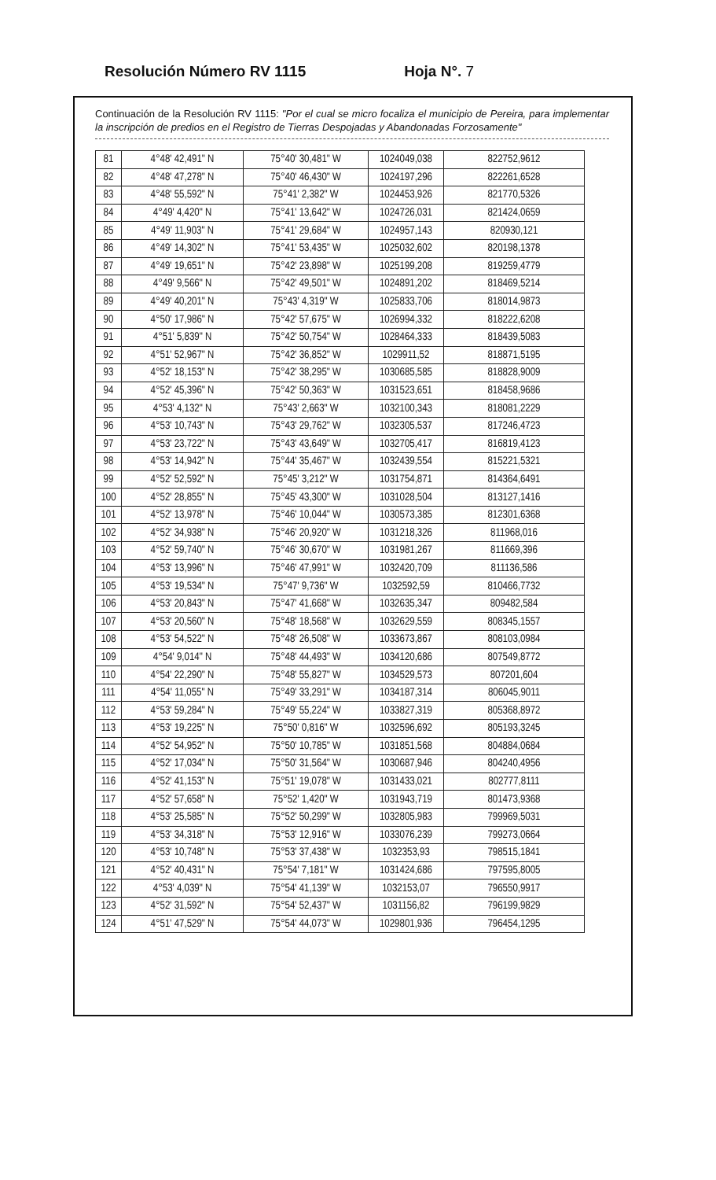Resolución Número RV 1115 Hoja N°. 7
Continuación de la Resolución RV 1115: "Por el cual se micro focaliza el municipio de Pereira, para implementar la inscripción de predios en el Registro de Tierras Despojadas y Abandonadas Forzosamente"
| 81 | 4°48' 42,491" N | 75°40' 30,481" W | 1024049,038 | 822752,9612 |
| 82 | 4°48' 47,278" N | 75°40' 46,430" W | 1024197,296 | 822261,6528 |
| 83 | 4°48' 55,592" N | 75°41' 2,382" W | 1024453,926 | 821770,5326 |
| 84 | 4°49' 4,420" N | 75°41' 13,642" W | 1024726,031 | 821424,0659 |
| 85 | 4°49' 11,903" N | 75°41' 29,684" W | 1024957,143 | 820930,121 |
| 86 | 4°49' 14,302" N | 75°41' 53,435" W | 1025032,602 | 820198,1378 |
| 87 | 4°49' 19,651" N | 75°42' 23,898" W | 1025199,208 | 819259,4779 |
| 88 | 4°49' 9,566" N | 75°42' 49,501" W | 1024891,202 | 818469,5214 |
| 89 | 4°49' 40,201" N | 75°43' 4,319" W | 1025833,706 | 818014,9873 |
| 90 | 4°50' 17,986" N | 75°42' 57,675" W | 1026994,332 | 818222,6208 |
| 91 | 4°51' 5,839" N | 75°42' 50,754" W | 1028464,333 | 818439,5083 |
| 92 | 4°51' 52,967" N | 75°42' 36,852" W | 1029911,52 | 818871,5195 |
| 93 | 4°52' 18,153" N | 75°42' 38,295" W | 1030685,585 | 818828,9009 |
| 94 | 4°52' 45,396" N | 75°42' 50,363" W | 1031523,651 | 818458,9686 |
| 95 | 4°53' 4,132" N | 75°43' 2,663" W | 1032100,343 | 818081,2229 |
| 96 | 4°53' 10,743" N | 75°43' 29,762" W | 1032305,537 | 817246,4723 |
| 97 | 4°53' 23,722" N | 75°43' 43,649" W | 1032705,417 | 816819,4123 |
| 98 | 4°53' 14,942" N | 75°44' 35,467" W | 1032439,554 | 815221,5321 |
| 99 | 4°52' 52,592" N | 75°45' 3,212" W | 1031754,871 | 814364,6491 |
| 100 | 4°52' 28,855" N | 75°45' 43,300" W | 1031028,504 | 813127,1416 |
| 101 | 4°52' 13,978" N | 75°46' 10,044" W | 1030573,385 | 812301,6368 |
| 102 | 4°52' 34,938" N | 75°46' 20,920" W | 1031218,326 | 811968,016 |
| 103 | 4°52' 59,740" N | 75°46' 30,670" W | 1031981,267 | 811669,396 |
| 104 | 4°53' 13,996" N | 75°46' 47,991" W | 1032420,709 | 811136,586 |
| 105 | 4°53' 19,534" N | 75°47' 9,736" W | 1032592,59 | 810466,7732 |
| 106 | 4°53' 20,843" N | 75°47' 41,668" W | 1032635,347 | 809482,584 |
| 107 | 4°53' 20,560" N | 75°48' 18,568" W | 1032629,559 | 808345,1557 |
| 108 | 4°53' 54,522" N | 75°48' 26,508" W | 1033673,867 | 808103,0984 |
| 109 | 4°54' 9,014" N | 75°48' 44,493" W | 1034120,686 | 807549,8772 |
| 110 | 4°54' 22,290" N | 75°48' 55,827" W | 1034529,573 | 807201,604 |
| 111 | 4°54' 11,055" N | 75°49' 33,291" W | 1034187,314 | 806045,9011 |
| 112 | 4°53' 59,284" N | 75°49' 55,224" W | 1033827,319 | 805368,8972 |
| 113 | 4°53' 19,225" N | 75°50' 0,816" W | 1032596,692 | 805193,3245 |
| 114 | 4°52' 54,952" N | 75°50' 10,785" W | 1031851,568 | 804884,0684 |
| 115 | 4°52' 17,034" N | 75°50' 31,564" W | 1030687,946 | 804240,4956 |
| 116 | 4°52' 41,153" N | 75°51' 19,078" W | 1031433,021 | 802777,8111 |
| 117 | 4°52' 57,658" N | 75°52' 1,420" W | 1031943,719 | 801473,9368 |
| 118 | 4°53' 25,585" N | 75°52' 50,299" W | 1032805,983 | 799969,5031 |
| 119 | 4°53' 34,318" N | 75°53' 12,916" W | 1033076,239 | 799273,0664 |
| 120 | 4°53' 10,748" N | 75°53' 37,438" W | 1032353,93 | 798515,1841 |
| 121 | 4°52' 40,431" N | 75°54' 7,181" W | 1031424,686 | 797595,8005 |
| 122 | 4°53' 4,039" N | 75°54' 41,139" W | 1032153,07 | 796550,9917 |
| 123 | 4°52' 31,592" N | 75°54' 52,437" W | 1031156,82 | 796199,9829 |
| 124 | 4°51' 47,529" N | 75°54' 44,073" W | 1029801,936 | 796454,1295 |